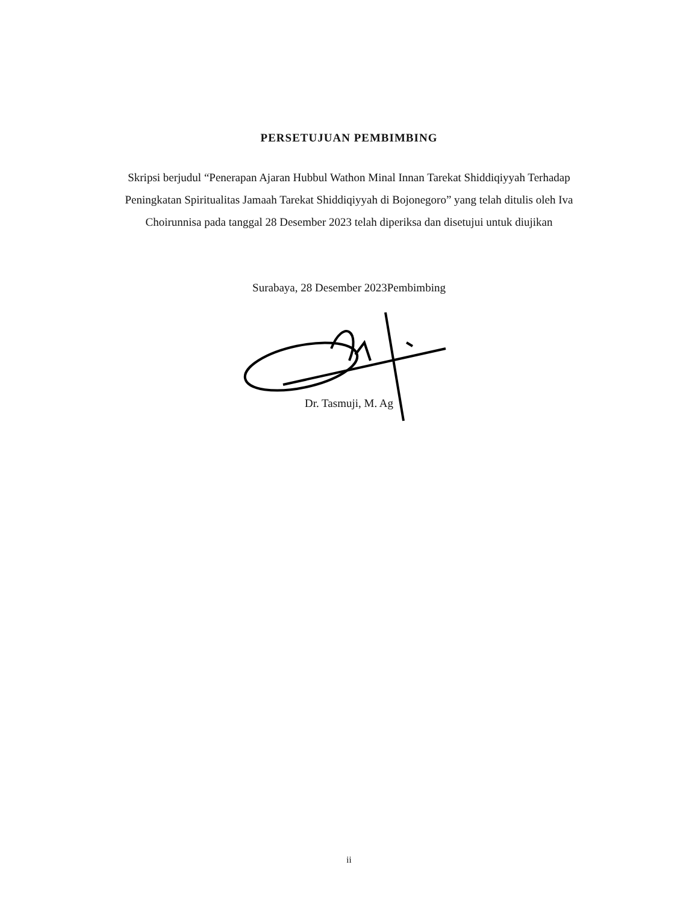PERSETUJUAN PEMBIMBING
Skripsi berjudul “Penerapan Ajaran Hubbul Wathon Minal Innan Tarekat Shiddiqiyyah Terhadap Peningkatan Spiritualitas Jamaah Tarekat Shiddiqiyyah di Bojonegoro” yang telah ditulis oleh Iva Choirunnisa pada tanggal 28 Desember 2023 telah diperiksa dan disetujui untuk diujikan
Surabaya, 28 Desember 2023Pembimbing
Dr. Tasmuji, M. Ag
ii